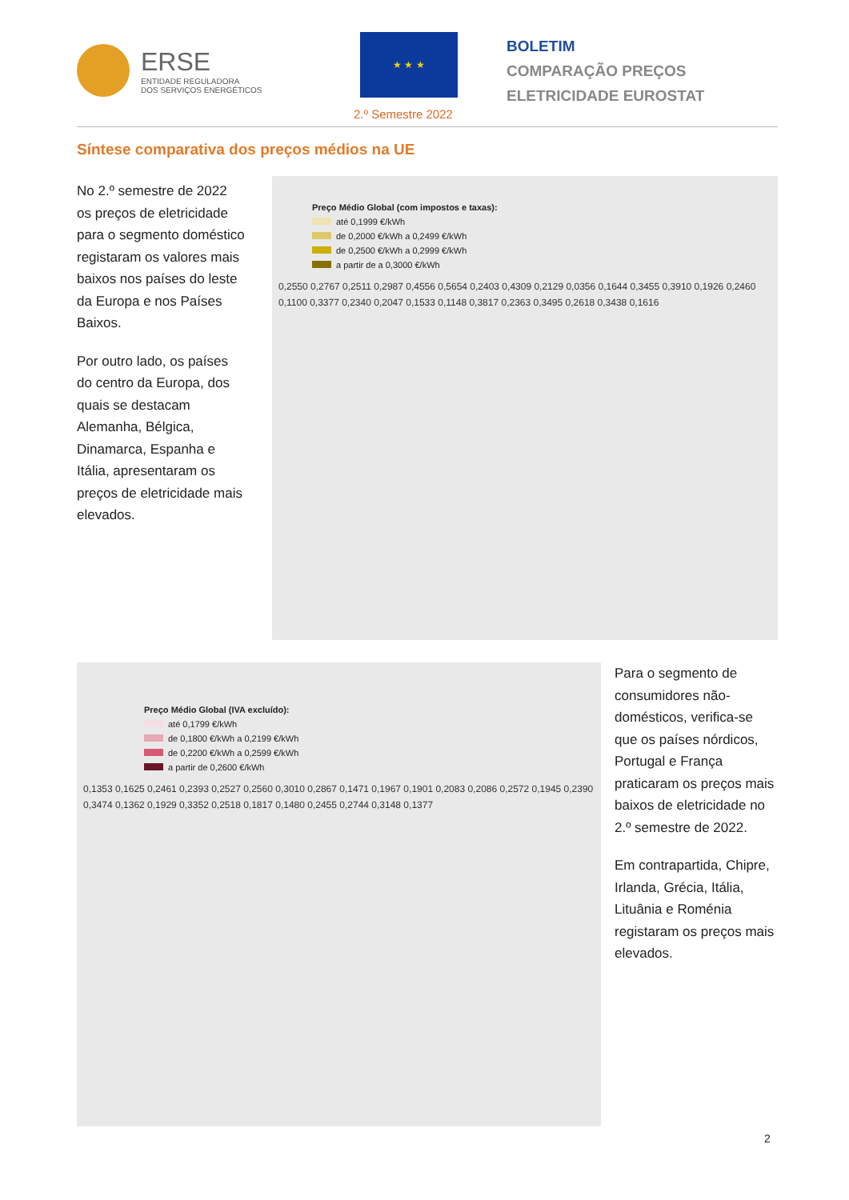ERSE
ENTIDADE REGULADORA
DOS SERVIÇOS ENERGÉTICOS
★ ★ ★
2.º Semestre 2022
BOLETIM
COMPARAÇÃO PREÇOS
ELETRICIDADE EUROSTAT
Síntese comparativa dos preços médios na UE
No 2.º semestre de 2022 os preços de eletricidade para o segmento doméstico registaram os valores mais baixos nos países do leste da Europa e nos Países Baixos.
Por outro lado, os países do centro da Europa, dos quais se destacam Alemanha, Bélgica, Dinamarca, Espanha e Itália, apresentaram os preços de eletricidade mais elevados.
Preço Médio Global (com impostos e taxas):
até 0,1999 €/kWh
de 0,2000 €/kWh a 0,2499 €/kWh
de 0,2500 €/kWh a 0,2999 €/kWh
a partir de a 0,3000 €/kWh
0,2550 0,2767 0,2511 0,2987 0,4556 0,5654 0,2403 0,4309 0,2129 0,0356 0,1644 0,3455 0,3910 0,1926 0,2460 0,1100 0,3377 0,2340 0,2047 0,1533 0,1148 0,3817 0,2363 0,3495 0,2618 0,3438 0,1616
Preço Médio Global (IVA excluído):
até 0,1799 €/kWh
de 0,1800 €/kWh a 0,2199 €/kWh
de 0,2200 €/kWh a 0,2599 €/kWh
a partir de 0,2600 €/kWh
0,1353 0,1625 0,2461 0,2393 0,2527 0,2560 0,3010 0,2867 0,1471 0,1967 0,1901 0,2083 0,2086 0,2572 0,1945 0,2390 0,3474 0,1362 0,1929 0,3352 0,2518 0,1817 0,1480 0,2455 0,2744 0,3148 0,1377
Para o segmento de consumidores não-domésticos, verifica-se que os países nórdicos, Portugal e França praticaram os preços mais baixos de eletricidade no 2.º semestre de 2022.
Em contrapartida, Chipre, Irlanda, Grécia, Itália, Lituânia e Roménia registaram os preços mais elevados.
2